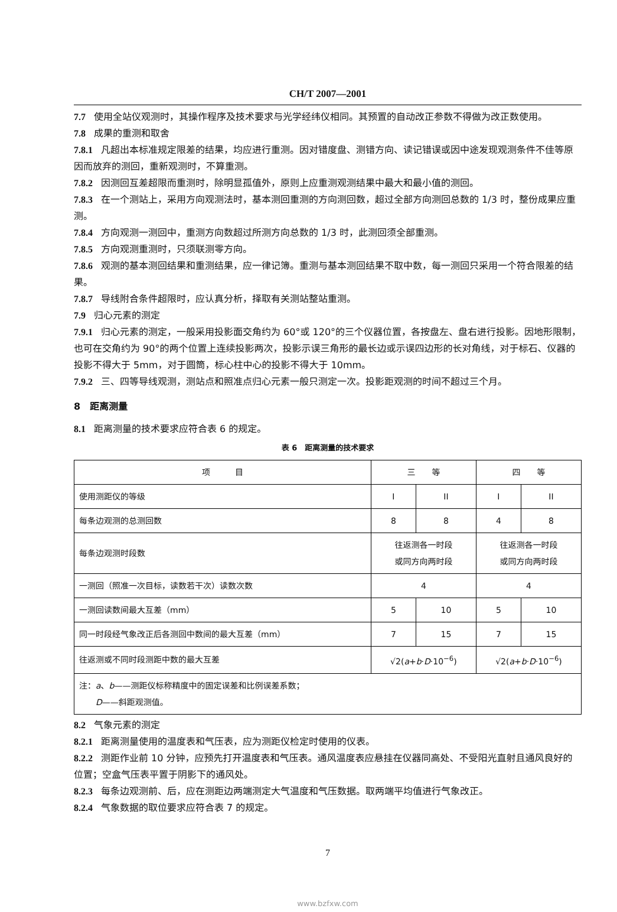CH/T 2007—2001
7.7 使用全站仪观测时，其操作程序及技术要求与光学经纬仪相同。其预置的自动改正参数不得做为改正数使用。
7.8 成果的重测和取舍
7.8.1 凡超出本标准规定限差的结果，均应进行重测。因对错度盘、测错方向、读记错误或因中途发现观测条件不佳等原因而放弃的测回，重新观测时，不算重测。
7.8.2 因测回互差超限而重测时，除明显孤值外，原则上应重测观测结果中最大和最小值的测回。
7.8.3 在一个测站上，采用方向观测法时，基本测回重测的方向测回数，超过全部方向测回总数的 1/3 时，整份成果应重测。
7.8.4 方向观测一测回中，重测方向数超过所测方向总数的 1/3 时，此测回须全部重测。
7.8.5 方向观测重测时，只须联测零方向。
7.8.6 观测的基本测回结果和重测结果，应一律记簿。重测与基本测回结果不取中数，每一测回只采用一个符合限差的结果。
7.8.7 导线附合条件超限时，应认真分析，择取有关测站整站重测。
7.9 归心元素的测定
7.9.1 归心元素的测定，一般采用投影面交角约为 60°或 120°的三个仪器位置，各按盘左、盘右进行投影。因地形限制，也可在交角约为 90°的两个位置上连续投影两次，投影示误三角形的最长边或示误四边形的长对角线，对于标石、仪器的投影不得大于 5mm，对于圆筒，标心柱中心的投影不得大于 10mm。
7.9.2 三、四等导线观测，测站点和照准点归心元素一般只测定一次。投影距观测的时间不超过三个月。
8　距离测量
8.1 距离测量的技术要求应符合表 6 的规定。
表 6　距离测量的技术要求
| 项 目 | 三 等 | | 四 等 | |
| --- | --- | --- | --- | --- |
| 使用测距仪的等级 | I | II | I | II |
| 每条边观测的总测回数 | 8 | 8 | 4 | 8 |
| 每条边观测时段数 | 往返测各一时段 或同方向两时段 | | 往返测各一时段 或同方向两时段 | |
| 一测回（照准一次目标，读数若干次）读数次数 | 4 | | 4 | |
| 一测回读数间最大互差（mm） | 5 | 10 | 5 | 10 |
| 同一时段经气象改正后各测回中数间的最大互差（mm） | 7 | 15 | 7 | 15 |
| 往返测或不同时段测距中数的最大互差 | √2( a + b · D ·10<sup>−6</sup>) | | √2( a + b · D ·10<sup>−6</sup>) | |
| 注： a 、 b ——测距仪标称精度中的固定误差和比例误差系数； D ——斜距观测值。 | | | | |
8.2 气象元素的测定
8.2.1 距离测量使用的温度表和气压表，应为测距仪检定时使用的仪表。
8.2.2 测距作业前 10 分钟，应预先打开温度表和气压表。通风温度表应悬挂在仪器同高处、不受阳光直射且通风良好的位置；空盒气压表平置于阴影下的通风处。
8.2.3 每条边观测前、后，应在测距边两端测定大气温度和气压数据。取两端平均值进行气象改正。
8.2.4 气象数据的取位要求应符合表 7 的规定。
7
www.bzfxw.com